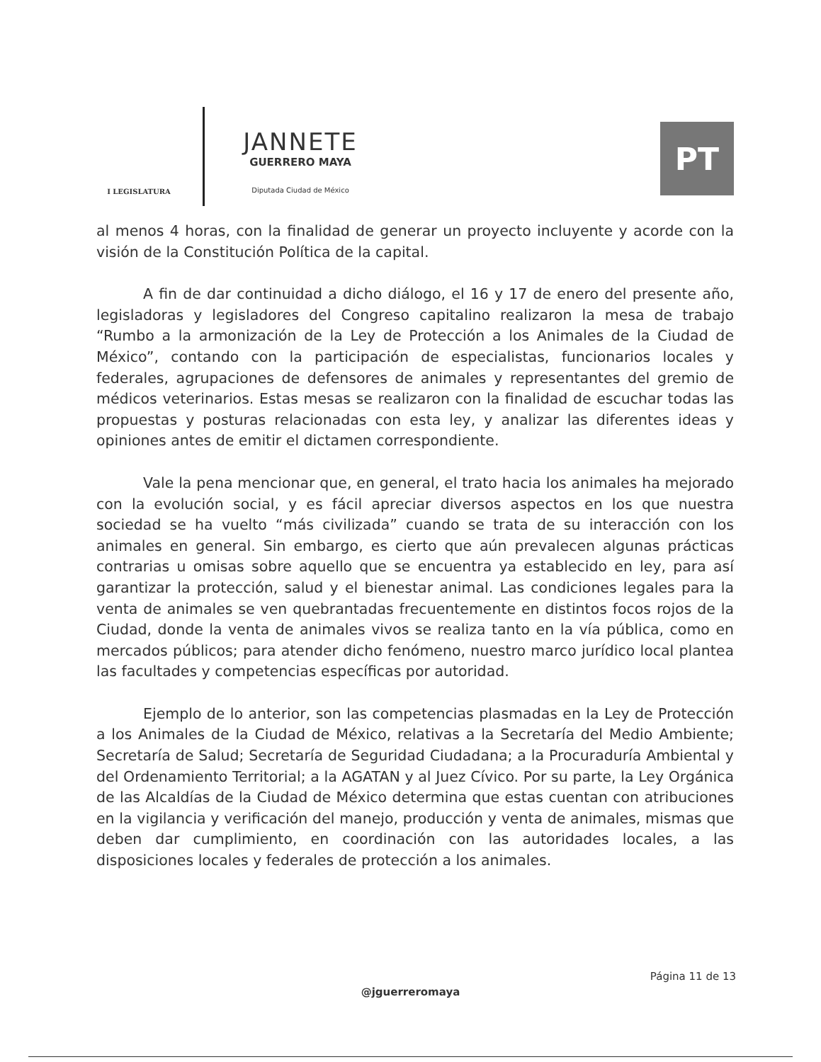I LEGISLATURA
JANNETE
GUERRERO MAYA
Diputada Ciudad de México
PT
al menos 4 horas, con la finalidad de generar un proyecto incluyente y acorde con la visión de la Constitución Política de la capital.
A fin de dar continuidad a dicho diálogo, el 16 y 17 de enero del presente año, legisladoras y legisladores del Congreso capitalino realizaron la mesa de trabajo “Rumbo a la armonización de la Ley de Protección a los Animales de la Ciudad de México”, contando con la participación de especialistas, funcionarios locales y federales, agrupaciones de defensores de animales y representantes del gremio de médicos veterinarios. Estas mesas se realizaron con la finalidad de escuchar todas las propuestas y posturas relacionadas con esta ley, y analizar las diferentes ideas y opiniones antes de emitir el dictamen correspondiente.
Vale la pena mencionar que, en general, el trato hacia los animales ha mejorado con la evolución social, y es fácil apreciar diversos aspectos en los que nuestra sociedad se ha vuelto “más civilizada” cuando se trata de su interacción con los animales en general. Sin embargo, es cierto que aún prevalecen algunas prácticas contrarias u omisas sobre aquello que se encuentra ya establecido en ley, para así garantizar la protección, salud y el bienestar animal. Las condiciones legales para la venta de animales se ven quebrantadas frecuentemente en distintos focos rojos de la Ciudad, donde la venta de animales vivos se realiza tanto en la vía pública, como en mercados públicos; para atender dicho fenómeno, nuestro marco jurídico local plantea las facultades y competencias específicas por autoridad.
Ejemplo de lo anterior, son las competencias plasmadas en la Ley de Protección a los Animales de la Ciudad de México, relativas a la Secretaría del Medio Ambiente; Secretaría de Salud; Secretaría de Seguridad Ciudadana; a la Procuraduría Ambiental y del Ordenamiento Territorial; a la AGATAN y al Juez Cívico. Por su parte, la Ley Orgánica de las Alcaldías de la Ciudad de México determina que estas cuentan con atribuciones en la vigilancia y verificación del manejo, producción y venta de animales, mismas que deben dar cumplimiento, en coordinación con las autoridades locales, a las disposiciones locales y federales de protección a los animales.
Página 11 de 13
@jguerreromaya